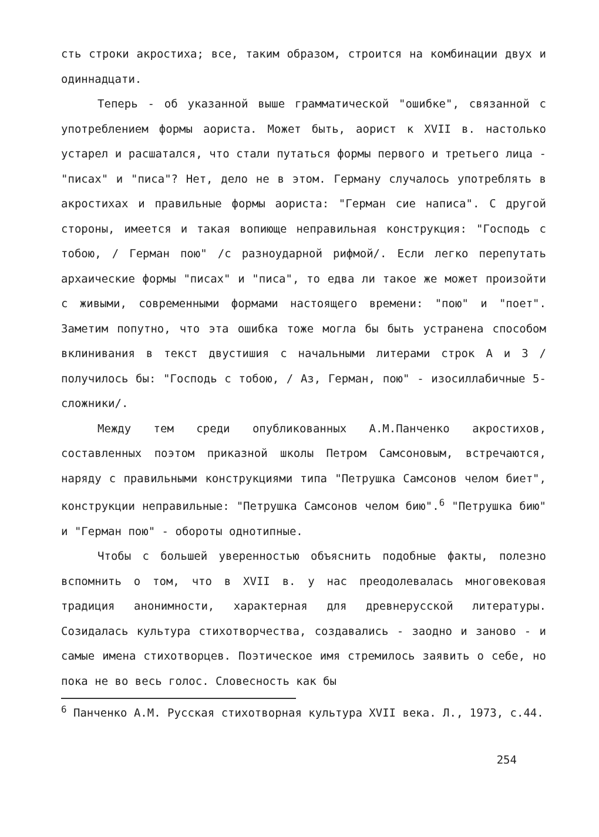сть строки акростиха; все, таким образом, строится на комбинации двух и одиннадцати.
Теперь - об указанной выше грамматической "ошибке", связанной с употреблением формы аориста. Может быть, аорист к XVII в. настолько устарел и расшатался, что стали путаться формы первого и третьего лица - "писах" и "писа"? Нет, дело не в этом. Герману случалось употреблять в акростихах и правильные формы аориста: "Герман сие написа". С другой стороны, имеется и такая вопиюще неправильная конструкция: "Господь с тобою, / Герман пою" /с разноударной рифмой/. Если легко перепутать архаические формы "писах" и "писа", то едва ли такое же может произойти с живыми, современными формами настоящего времени: "пою" и "поет". Заметим попутно, что эта ошибка тоже могла бы быть устранена способом вклинивания в текст двустишия с начальными литерами строк А и З /получилось бы: "Господь с тобою, / Аз, Герман, пою" - изосиллабичные 5-сложники/.
Между тем среди опубликованных А.М.Панченко акростихов, составленных поэтом приказной школы Петром Самсоновым, встречаются, наряду с правильными конструкциями типа "Петрушка Самсонов челом биет", конструкции неправильные: "Петрушка Самсонов челом бию".<sup>6</sup> "Петрушка бию" и "Герман пою" - обороты однотипные.
Чтобы с большей уверенностью объяснить подобные факты, полезно вспомнить о том, что в XVII в. у нас преодолевалась многовековая традиция анонимности, характерная для древнерусской литературы. Созидалась культура стихотворчества, создавались - заодно и заново - и самые имена стихотворцев. Поэтическое имя стремилось заявить о себе, но пока не во весь голос. Словесность как бы
<sup>6</sup> Панченко А.М. Русская стихотворная культура XVII века. Л., 1973, с.44.
254